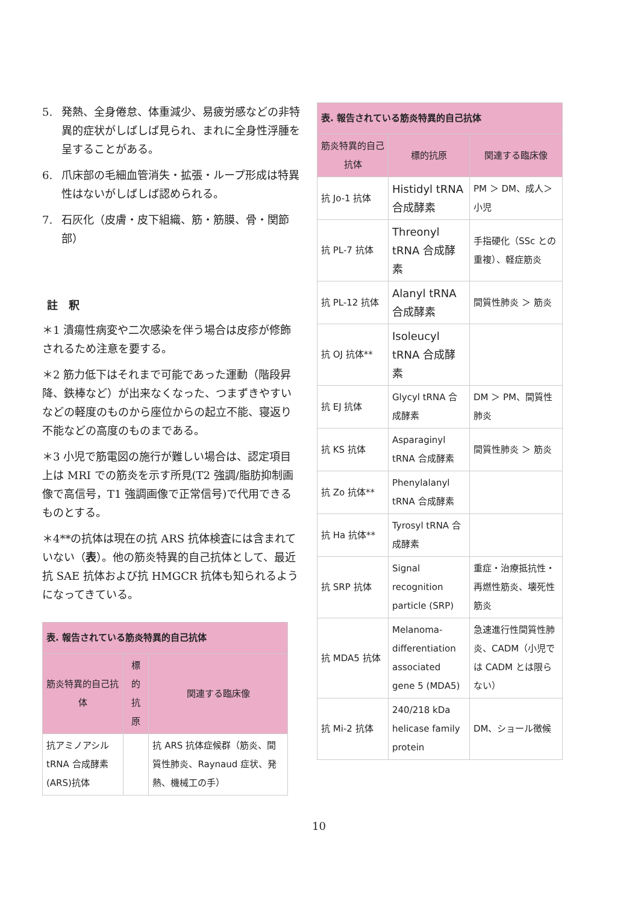5. 発熱、全身倦怠、体重減少、易疲労感などの非特異的症状がしばしば見られ、まれに全身性浮腫を呈することがある。
6. 爪床部の毛細血管消失・拡張・ループ形成は特異性はないがしばしば認められる。
7. 石灰化（皮膚・皮下組織、筋・筋膜、骨・関節部）
註　釈
＊1 潰瘍性病変や二次感染を伴う場合は皮疹が修飾されるため注意を要する。
＊2 筋力低下はそれまで可能であった運動（階段昇降、鉄棒など）が出来なくなった、つまずきやすいなどの軽度のものから座位からの起立不能、寝返り不能などの高度のものまである。
＊3 小児で筋電図の施行が難しい場合は、認定項目上は MRI での筋炎を示す所見(T2 強調/脂肪抑制画像で高信号，T1 強調画像で正常信号)で代用できるものとする。
＊4**の抗体は現在の抗 ARS 抗体検査には含まれていない（表）。他の筋炎特異的自己抗体として、最近抗 SAE 抗体および抗 HMGCR 抗体も知られるようになってきている。
| 表. 報告されている筋炎特異的自己抗体 | | |
| 筋炎特異的自己抗体 | 標的抗原 | 関連する臨床像 |
| 抗アミノアシル tRNA 合成酵素(ARS)抗体 | | 抗 ARS 抗体症候群（筋炎、間質性肺炎、Raynaud 症状、発熱、機械工の手） |
| 表. 報告されている筋炎特異的自己抗体 | | |
| 筋炎特異的自己抗体 | 標的抗原 | 関連する臨床像 |
| 抗 Jo-1 抗体 | Histidyl tRNA 合成酵素 | PM ＞ DM、成人＞小児 |
| 抗 PL-7 抗体 | Threonyl tRNA 合成酵素 | 手指硬化（SSc との重複）、軽症筋炎 |
| 抗 PL-12 抗体 | Alanyl tRNA 合成酵素 | 間質性肺炎 ＞ 筋炎 |
| 抗 OJ 抗体** | Isoleucyl tRNA 合成酵素 | |
| 抗 EJ 抗体 | Glycyl tRNA 合成酵素 | DM ＞ PM、間質性肺炎 |
| 抗 KS 抗体 | Asparaginyl tRNA 合成酵素 | 間質性肺炎 ＞ 筋炎 |
| 抗 Zo 抗体** | Phenylalanyl tRNA 合成酵素 | |
| 抗 Ha 抗体** | Tyrosyl tRNA 合成酵素 | |
| 抗 SRP 抗体 | Signal recognition particle (SRP) | 重症・治療抵抗性・再燃性筋炎、壊死性筋炎 |
| 抗 MDA5 抗体 | Melanoma-differentiation associated gene 5 (MDA5) | 急速進行性間質性肺炎、CADM（小児では CADM とは限らない） |
| 抗 Mi-2 抗体 | 240/218 kDa helicase family protein | DM、ショール徴候 |
10